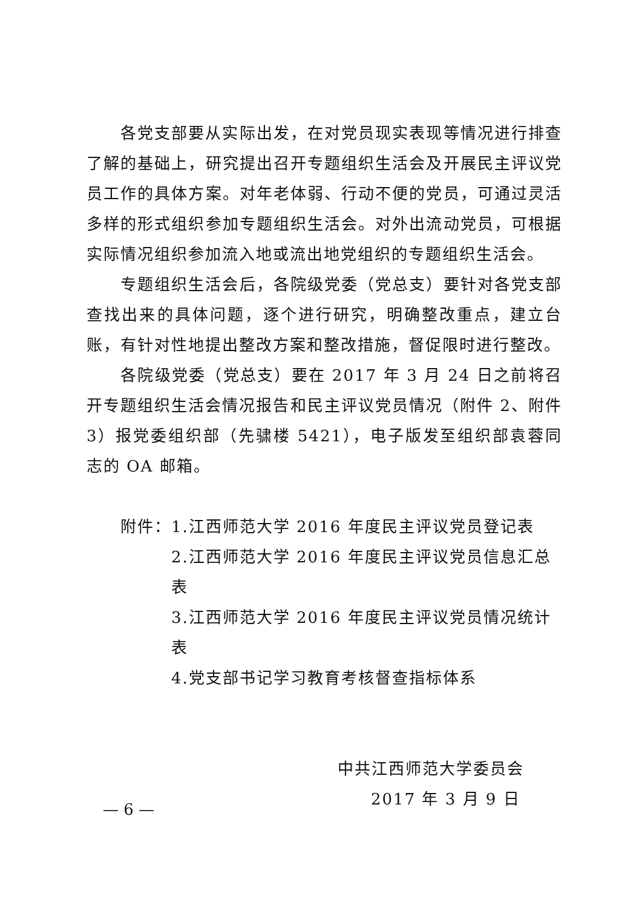各党支部要从实际出发，在对党员现实表现等情况进行排查了解的基础上，研究提出召开专题组织生活会及开展民主评议党员工作的具体方案。对年老体弱、行动不便的党员，可通过灵活多样的形式组织参加专题组织生活会。对外出流动党员，可根据实际情况组织参加流入地或流出地党组织的专题组织生活会。
专题组织生活会后，各院级党委（党总支）要针对各党支部查找出来的具体问题，逐个进行研究，明确整改重点，建立台账，有针对性地提出整改方案和整改措施，督促限时进行整改。
各院级党委（党总支）要在 2017 年 3 月 24 日之前将召开专题组织生活会情况报告和民主评议党员情况（附件 2、附件 3）报党委组织部（先骕楼 5421），电子版发至组织部袁蓉同志的 OA 邮箱。
附件：1.江西师范大学 2016 年度民主评议党员登记表
2.江西师范大学 2016 年度民主评议党员信息汇总表
3.江西师范大学 2016 年度民主评议党员情况统计表
4.党支部书记学习教育考核督查指标体系
中共江西师范大学委员会
2017 年 3 月 9 日
— 6 —